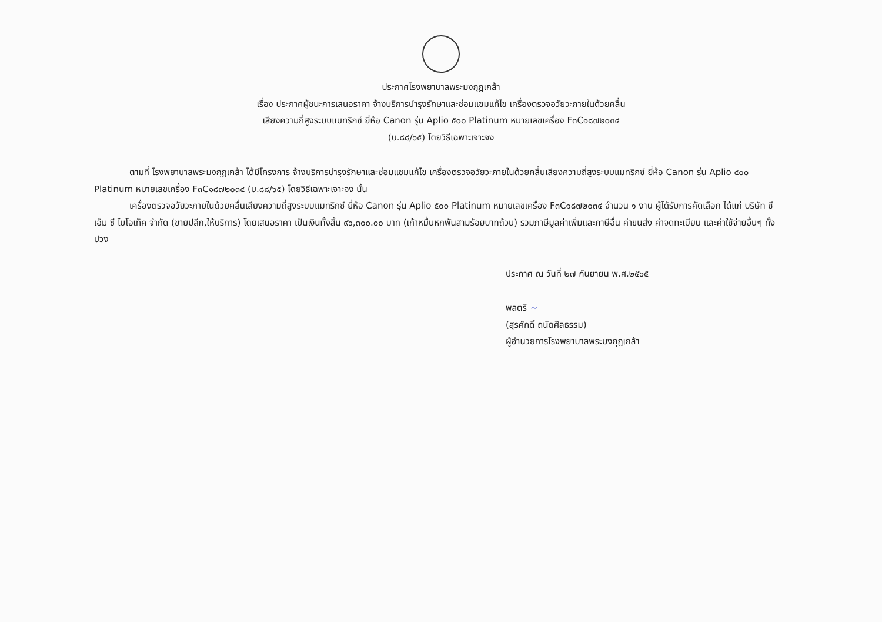ประกาศโรงพยาบาลพระมงกุฎเกล้า
เรื่อง ประกาศผู้ชนะการเสนอราคา จ้างบริการบำรุงรักษาและซ่อมแซมแก้ไข เครื่องตรวจอวัยวะภายในด้วยคลื่น
เสียงความถี่สูงระบบแมทริกซ์ ยี่ห้อ Canon รุ่น Aplio ๕๐๐ Platinum หมายเลขเครื่อง F๓C๑๘๗๒๐๓๔
(บ.๘๘/๖๕) โดยวิธีเฉพาะเจาะจง
ตามที่ โรงพยาบาลพระมงกุฎเกล้า ได้มีโครงการ จ้างบริการบำรุงรักษาและซ่อมแซมแก้ไข เครื่องตรวจอวัยวะภายในด้วยคลื่นเสียงความถี่สูงระบบแมทริกซ์ ยี่ห้อ Canon รุ่น Aplio ๕๐๐ Platinum หมายเลขเครื่อง F๓C๑๘๗๒๐๓๔ (บ.๘๘/๖๕) โดยวิธีเฉพาะเจาะจง นั้น
เครื่องตรวจอวัยวะภายในด้วยคลื่นเสียงความถี่สูงระบบแมทริกซ์ ยี่ห้อ Canon รุ่น Aplio ๕๐๐ Platinum หมายเลขเครื่อง F๓C๑๘๗๒๐๓๔ จำนวน ๑ งาน ผู้ได้รับการคัดเลือก ได้แก่ บริษัท ซี เอ็ม ซี ไบโอเท็ค จำกัด (ขายปลีก,ให้บริการ) โดยเสนอราคา เป็นเงินทั้งสิ้น ๙๖,๓๐๐.๐๐ บาท (เก้าหมื่นหกพันสามร้อยบาทถ้วน) รวมภาษีมูลค่าเพิ่มและภาษีอื่น ค่าขนส่ง ค่าจดทะเบียน และค่าใช้จ่ายอื่นๆ ทั้งปวง
ประกาศ ณ วันที่ ๒๗ กันยายน พ.ศ.๒๕๖๕
พลตรี ~
(สุรศักดิ์ ถนัดศีลธรรม)
ผู้อำนวยการโรงพยาบาลพระมงกุฎเกล้า